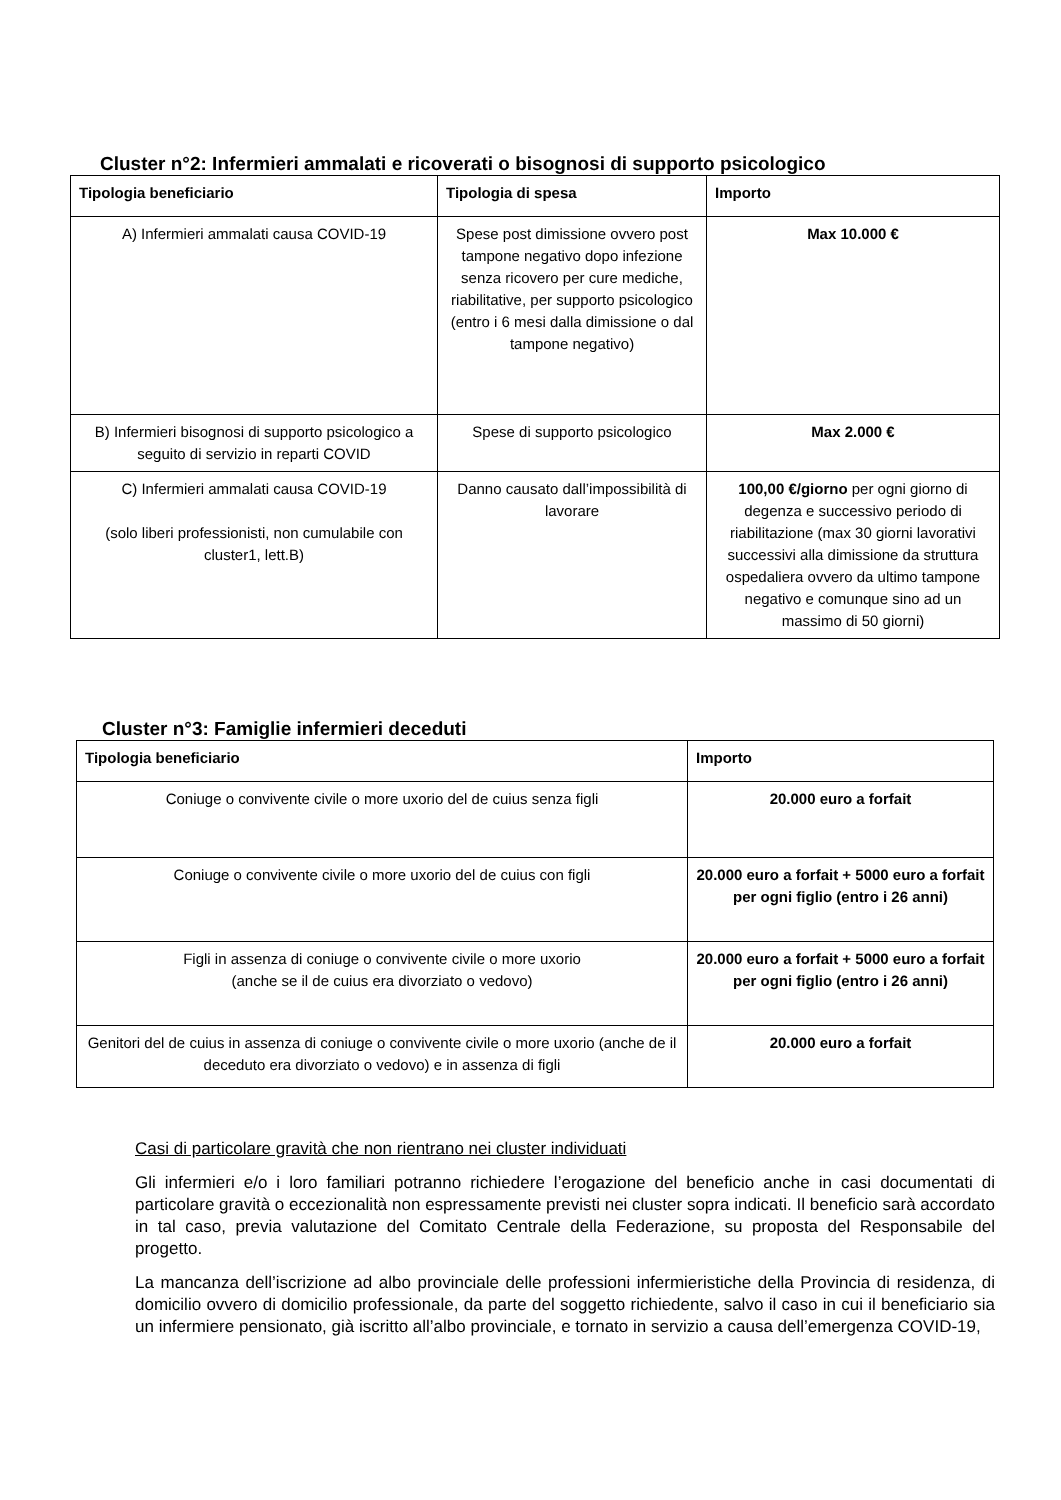Cluster n°2: Infermieri ammalati e ricoverati o bisognosi di supporto psicologico
| Tipologia beneficiario | Tipologia di spesa | Importo |
| --- | --- | --- |
| A) Infermieri ammalati causa COVID-19 | Spese post dimissione ovvero post tampone negativo dopo infezione senza ricovero per cure mediche, riabilitative, per supporto psicologico (entro i 6 mesi dalla dimissione o dal tampone negativo) | Max 10.000 € |
| B) Infermieri bisognosi di supporto psicologico a seguito di servizio in reparti COVID | Spese di supporto psicologico | Max 2.000 € |
| C) Infermieri ammalati causa COVID-19 (solo liberi professionisti, non cumulabile con cluster1, lett.B) | Danno causato dall’impossibilità di lavorare | 100,00 €/giorno per ogni giorno di degenza e successivo periodo di riabilitazione (max 30 giorni lavorativi successivi alla dimissione da struttura ospedaliera ovvero da ultimo tampone negativo e comunque sino ad un massimo di 50 giorni) |
Cluster n°3: Famiglie infermieri deceduti
| Tipologia beneficiario | Importo |
| --- | --- |
| Coniuge o convivente civile o more uxorio del de cuius senza figli | 20.000 euro a forfait |
| Coniuge o convivente civile o more uxorio del de cuius con figli | 20.000 euro a forfait + 5000 euro a forfait per ogni figlio (entro i 26 anni) |
| Figli in assenza di coniuge o convivente civile o more uxorio (anche se il de cuius era divorziato o vedovo) | 20.000 euro a forfait + 5000 euro a forfait per ogni figlio (entro i 26 anni) |
| Genitori del de cuius in assenza di coniuge o convivente civile o more uxorio (anche de il deceduto era divorziato o vedovo) e in assenza di figli | 20.000 euro a forfait |
Casi di particolare gravità che non rientrano nei cluster individuati
Gli infermieri e/o i loro familiari potranno richiedere l’erogazione del beneficio anche in casi documentati di particolare gravità o eccezionalità non espressamente previsti nei cluster sopra indicati. Il beneficio sarà accordato in tal caso, previa valutazione del Comitato Centrale della Federazione, su proposta del Responsabile del progetto.
La mancanza dell’iscrizione ad albo provinciale delle professioni infermieristiche della Provincia di residenza, di domicilio ovvero di domicilio professionale, da parte del soggetto richiedente, salvo il caso in cui il beneficiario sia un infermiere pensionato, già iscritto all’albo provinciale, e tornato in servizio a causa dell’emergenza COVID-19,